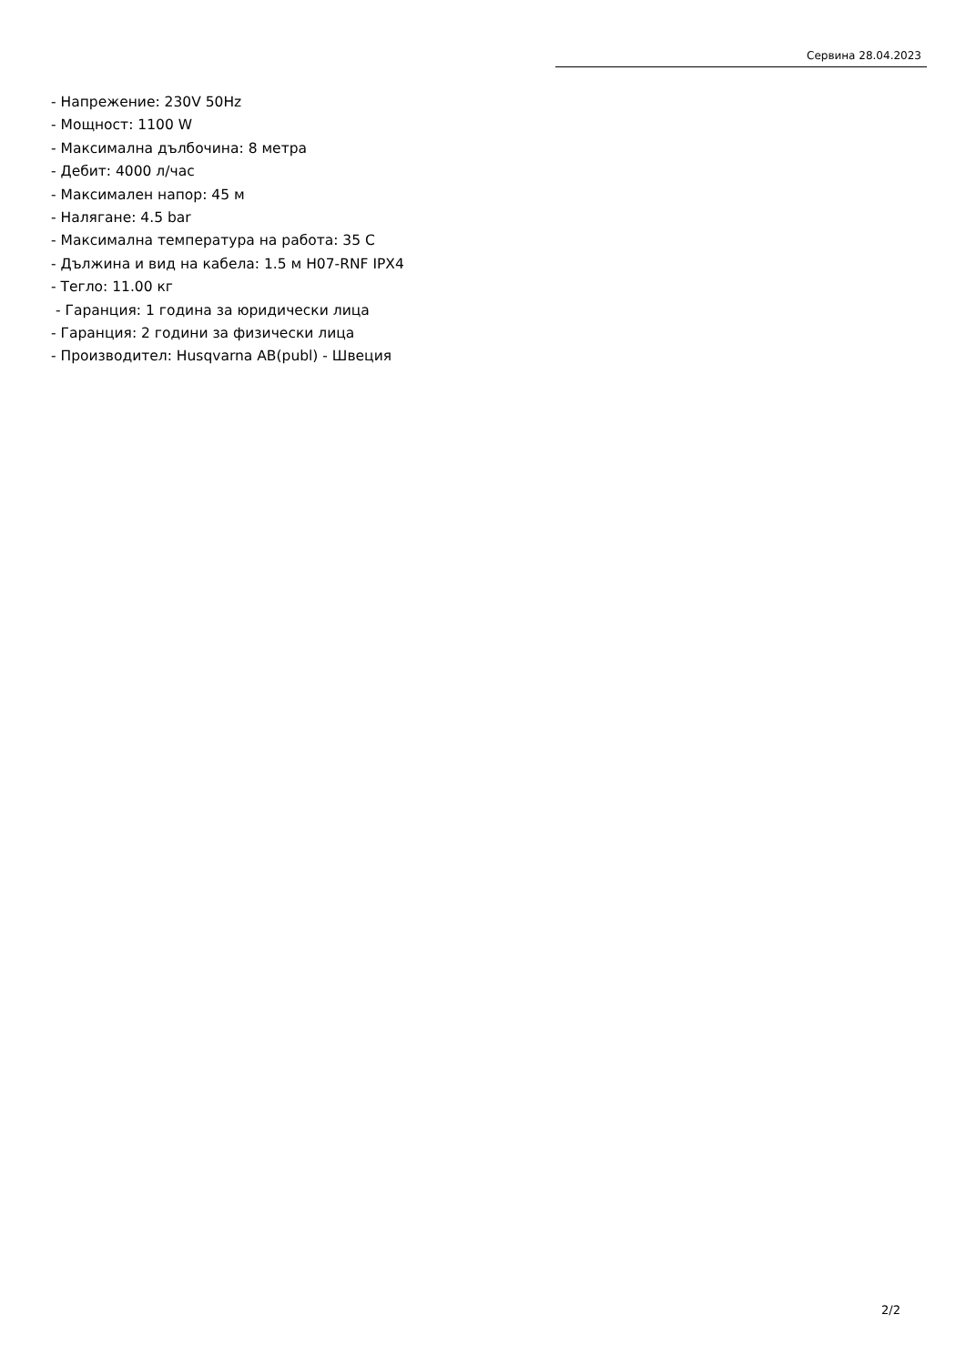Сервина 28.04.2023
- Напрежение: 230V 50Hz
- Мощност: 1100 W
- Максимална дълбочина: 8 метра
- Дебит: 4000 л/час
- Максимален напор: 45 м
- Налягане: 4.5 bar
- Максимална температура на работа: 35 C
- Дължина и вид на кабела: 1.5 м H07-RNF IPX4
- Тегло: 11.00 кг
- Гаранция: 1 година за юридически лица
- Гаранция: 2 години за физически лица
- Производител: Husqvarna AB(publ) - Швеция
2/2